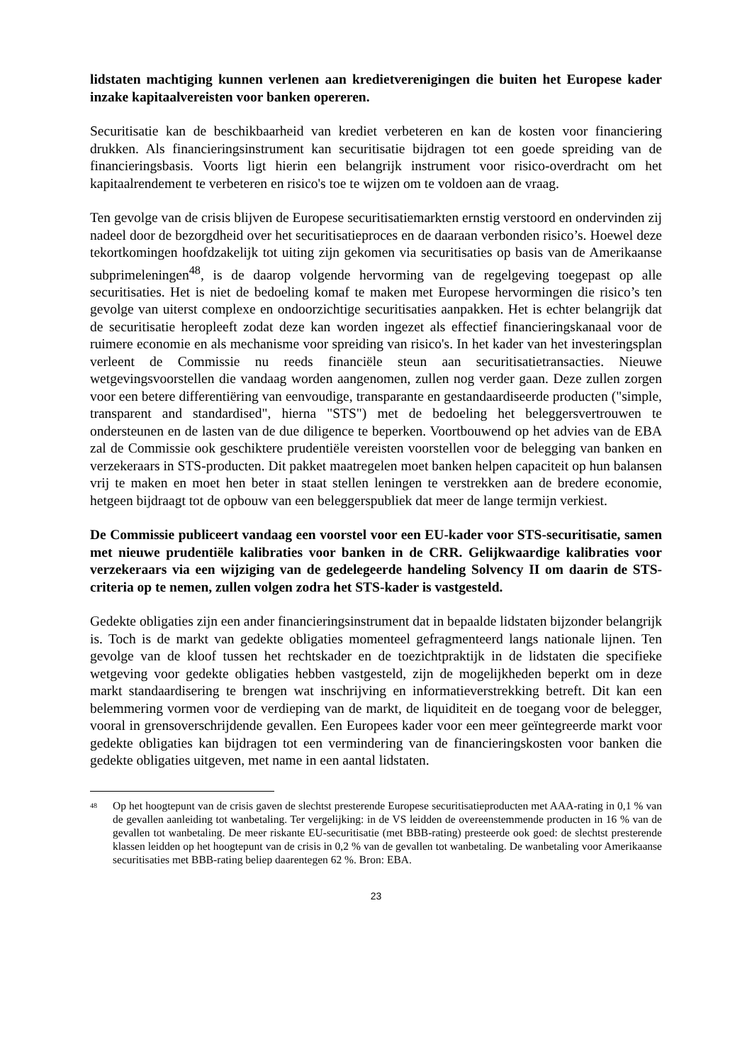lidstaten machtiging kunnen verlenen aan kredietverenigingen die buiten het Europese kader inzake kapitaalvereisten voor banken opereren.
Securitisatie kan de beschikbaarheid van krediet verbeteren en kan de kosten voor financiering drukken. Als financieringsinstrument kan securitisatie bijdragen tot een goede spreiding van de financieringsbasis. Voorts ligt hierin een belangrijk instrument voor risico-overdracht om het kapitaalrendement te verbeteren en risico's toe te wijzen om te voldoen aan de vraag.
Ten gevolge van de crisis blijven de Europese securitisatiemarkten ernstig verstoord en ondervinden zij nadeel door de bezorgdheid over het securitisatieproces en de daaraan verbonden risico’s. Hoewel deze tekortkomingen hoofdzakelijk tot uiting zijn gekomen via securitisaties op basis van de Amerikaanse subprimeleningen<sup>48</sup>, is de daarop volgende hervorming van de regelgeving toegepast op alle securitisaties. Het is niet de bedoeling komaf te maken met Europese hervormingen die risico’s ten gevolge van uiterst complexe en ondoorzichtige securitisaties aanpakken. Het is echter belangrijk dat de securitisatie heropleeft zodat deze kan worden ingezet als effectief financieringskanaal voor de ruimere economie en als mechanisme voor spreiding van risico's. In het kader van het investeringsplan verleent de Commissie nu reeds financiële steun aan securitisatietransacties. Nieuwe wetgevingsvoorstellen die vandaag worden aangenomen, zullen nog verder gaan. Deze zullen zorgen voor een betere differentiëring van eenvoudige, transparante en gestandaardiseerde producten ("simple, transparent and standardised", hierna "STS") met de bedoeling het beleggersvertrouwen te ondersteunen en de lasten van de due diligence te beperken. Voortbouwend op het advies van de EBA zal de Commissie ook geschiktere prudentiële vereisten voorstellen voor de belegging van banken en verzekeraars in STS-producten. Dit pakket maatregelen moet banken helpen capaciteit op hun balansen vrij te maken en moet hen beter in staat stellen leningen te verstrekken aan de bredere economie, hetgeen bijdraagt tot de opbouw van een beleggerspubliek dat meer de lange termijn verkiest.
De Commissie publiceert vandaag een voorstel voor een EU-kader voor STS-securitisatie, samen met nieuwe prudentiële kalibraties voor banken in de CRR. Gelijkwaardige kalibraties voor verzekeraars via een wijziging van de gedelegeerde handeling Solvency II om daarin de STS-criteria op te nemen, zullen volgen zodra het STS-kader is vastgesteld.
Gedekte obligaties zijn een ander financieringsinstrument dat in bepaalde lidstaten bijzonder belangrijk is. Toch is de markt van gedekte obligaties momenteel gefragmenteerd langs nationale lijnen. Ten gevolge van de kloof tussen het rechtskader en de toezichtpraktijk in de lidstaten die specifieke wetgeving voor gedekte obligaties hebben vastgesteld, zijn de mogelijkheden beperkt om in deze markt standaardisering te brengen wat inschrijving en informatieverstrekking betreft. Dit kan een belemmering vormen voor de verdieping van de markt, de liquiditeit en de toegang voor de belegger, vooral in grensoverschrijdende gevallen. Een Europees kader voor een meer geïntegreerde markt voor gedekte obligaties kan bijdragen tot een vermindering van de financieringskosten voor banken die gedekte obligaties uitgeven, met name in een aantal lidstaten.
<sup>48</sup>
Op het hoogtepunt van de crisis gaven de slechtst presterende Europese securitisatieproducten met AAA-rating in 0,1 % van de gevallen aanleiding tot wanbetaling. Ter vergelijking: in de VS leidden de overeenstemmende producten in 16 % van de gevallen tot wanbetaling. De meer riskante EU-securitisatie (met BBB-rating) presteerde ook goed: de slechtst presterende klassen leidden op het hoogtepunt van de crisis in 0,2 % van de gevallen tot wanbetaling. De wanbetaling voor Amerikaanse securitisaties met BBB-rating beliep daarentegen 62 %. Bron: EBA.
23